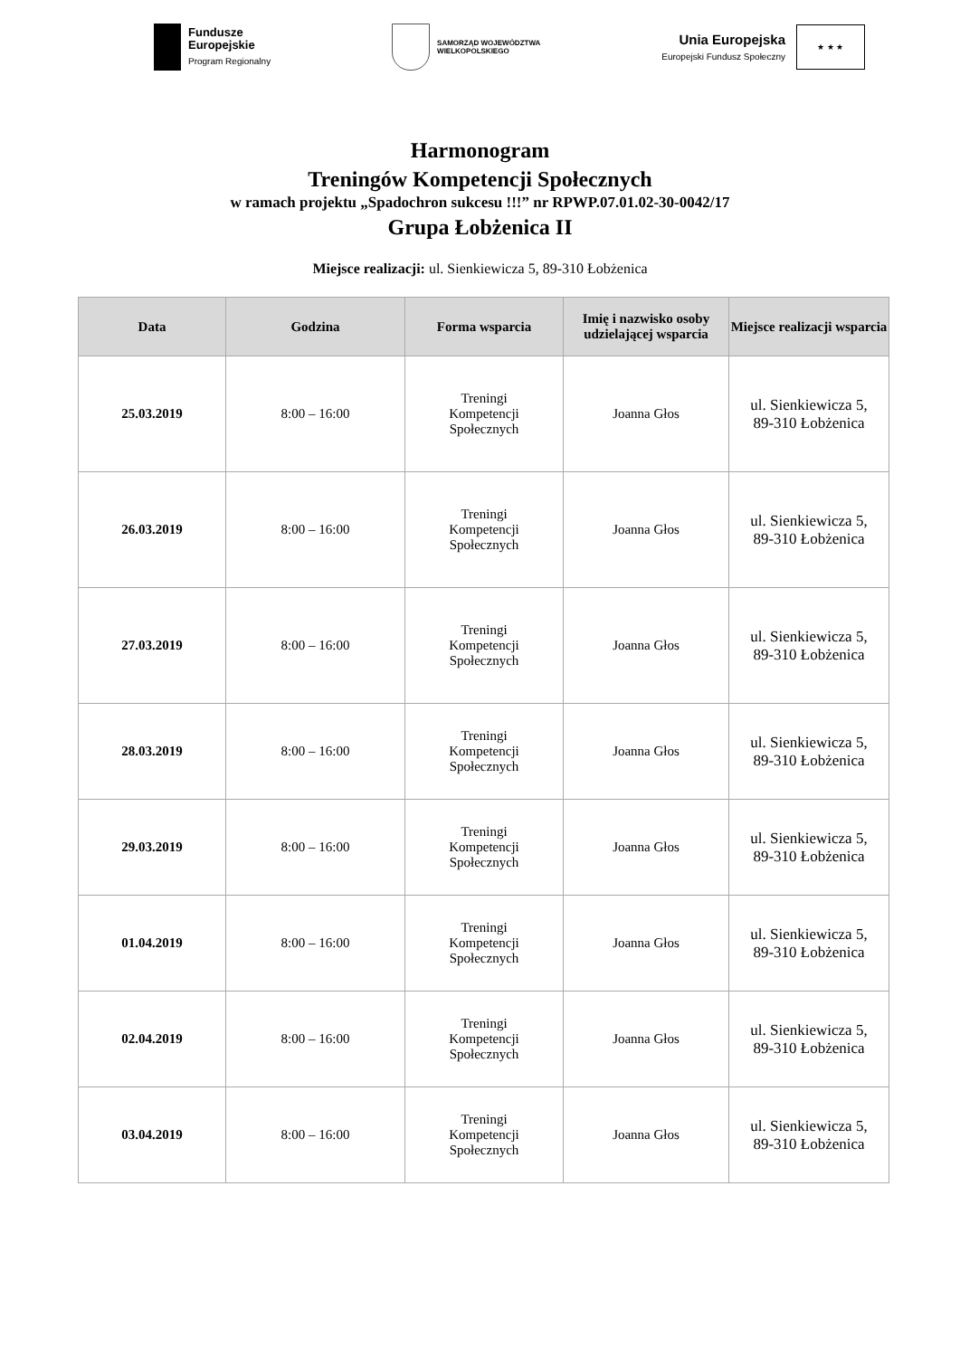Fundusze
Europejskie
Program Regionalny
SAMORZĄD WOJEWÓDZTWA
WIELKOPOLSKIEGO
Unia Europejska
Europejski Fundusz Społeczny
★ ★ ★
Harmonogram
Treningów Kompetencji Społecznych
w ramach projektu „Spadochron sukcesu !!!” nr RPWP.07.01.02-30-0042/17
Grupa Łobżenica II
Miejsce realizacji: ul. Sienkiewicza 5, 89-310 Łobżenica
| Data | Godzina | Forma wsparcia | Imię i nazwisko osoby udzielającej wsparcia | Miejsce realizacji wsparcia |
| --- | --- | --- | --- | --- |
| 25.03.2019 | 8:00 – 16:00 | Treningi Kompetencji Społecznych | Joanna Głos | ul. Sienkiewicza 5, 89-310 Łobżenica |
| 26.03.2019 | 8:00 – 16:00 | Treningi Kompetencji Społecznych | Joanna Głos | ul. Sienkiewicza 5, 89-310 Łobżenica |
| 27.03.2019 | 8:00 – 16:00 | Treningi Kompetencji Społecznych | Joanna Głos | ul. Sienkiewicza 5, 89-310 Łobżenica |
| 28.03.2019 | 8:00 – 16:00 | Treningi Kompetencji Społecznych | Joanna Głos | ul. Sienkiewicza 5, 89-310 Łobżenica |
| 29.03.2019 | 8:00 – 16:00 | Treningi Kompetencji Społecznych | Joanna Głos | ul. Sienkiewicza 5, 89-310 Łobżenica |
| 01.04.2019 | 8:00 – 16:00 | Treningi Kompetencji Społecznych | Joanna Głos | ul. Sienkiewicza 5, 89-310 Łobżenica |
| 02.04.2019 | 8:00 – 16:00 | Treningi Kompetencji Społecznych | Joanna Głos | ul. Sienkiewicza 5, 89-310 Łobżenica |
| 03.04.2019 | 8:00 – 16:00 | Treningi Kompetencji Społecznych | Joanna Głos | ul. Sienkiewicza 5, 89-310 Łobżenica |